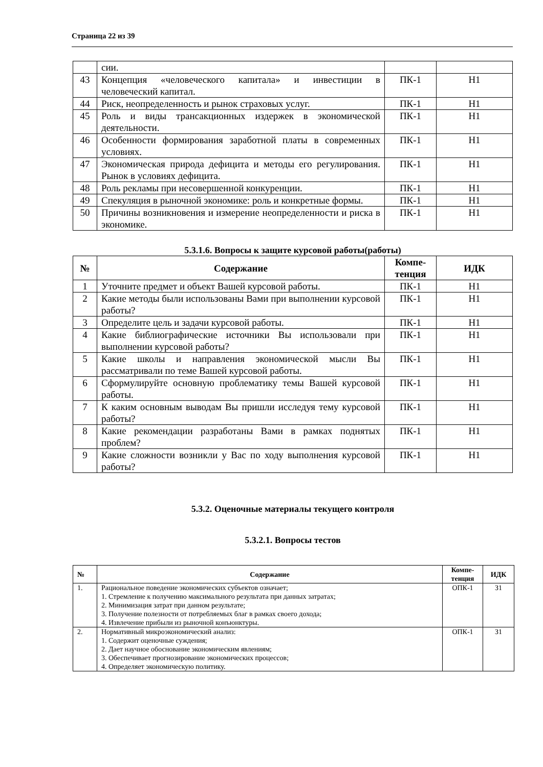Страница 22 из 39
| | сии. | | |
| 43 | Концепция «человеческого капитала» и инвестиции в человеческий капитал. | ПК-1 | Н1 |
| 44 | Риск, неопределенность и рынок страховых услуг. | ПК-1 | Н1 |
| 45 | Роль и виды трансакционных издержек в экономической деятельности. | ПК-1 | Н1 |
| 46 | Особенности формирования заработной платы в современных условиях. | ПК-1 | Н1 |
| 47 | Экономическая природа дефицита и методы его регулирования. Рынок в условиях дефицита. | ПК-1 | Н1 |
| 48 | Роль рекламы при несовершенной конкуренции. | ПК-1 | Н1 |
| 49 | Спекуляция в рыночной экономике: роль и конкретные формы. | ПК-1 | Н1 |
| 50 | Причины возникновения и измерение неопределенности и риска в экономике. | ПК-1 | Н1 |
5.3.1.6. Вопросы к защите курсовой работы(работы)
| № | Содержание | Компе- тенция | ИДК |
| --- | --- | --- | --- |
| 1 | Уточните предмет и объект Вашей курсовой работы. | ПК-1 | Н1 |
| 2 | Какие методы были использованы Вами при выполнении курсовой работы? | ПК-1 | Н1 |
| 3 | Определите цель и задачи курсовой работы. | ПК-1 | Н1 |
| 4 | Какие библиографические источники Вы использовали при выполнении курсовой работы? | ПК-1 | Н1 |
| 5 | Какие школы и направления экономической мысли Вы рассматривали по теме Вашей курсовой работы. | ПК-1 | Н1 |
| 6 | Сформулируйте основную проблематику темы Вашей курсовой работы. | ПК-1 | Н1 |
| 7 | К каким основным выводам Вы пришли исследуя тему курсовой работы? | ПК-1 | Н1 |
| 8 | Какие рекомендации разработаны Вами в рамках поднятых проблем? | ПК-1 | Н1 |
| 9 | Какие сложности возникли у Вас по ходу выполнения курсовой работы? | ПК-1 | Н1 |
5.3.2. Оценочные материалы текущего контроля
5.3.2.1. Вопросы тестов
| № | Содержание | Компе- тенция | ИДК |
| --- | --- | --- | --- |
| 1. | Рациональное поведение экономических субъектов означает; 1. Стремление к получению максимального результата при данных затратах; 2. Минимизация затрат при данном результате; 3. Получение полезности от потребляемых благ в рамках своего дохода; 4. Извлечение прибыли из рыночной конъюнктуры. | ОПК-1 | З1 |
| 2. | Нормативный микроэкономический анализ: 1. Содержит оценочные суждения; 2. Дает научное обоснование экономическим явлениям; 3. Обеспечивает прогнозирование экономических процессов; 4. Определяет экономическую политику. | ОПК-1 | З1 |